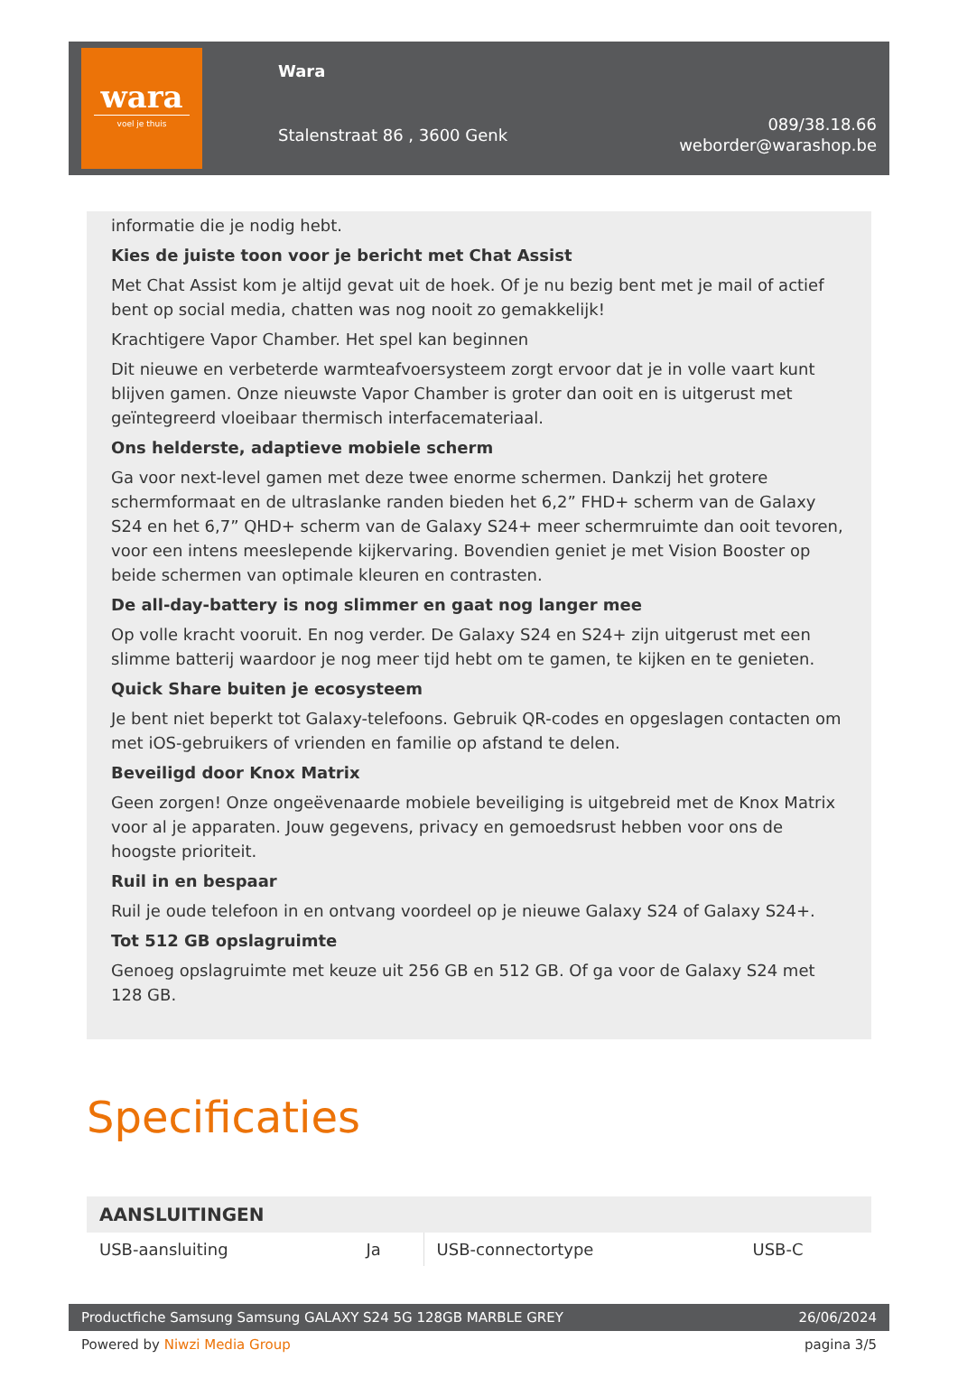wara
voel je thuis
Wara
Stalenstraat 86 , 3600 Genk
089/38.18.66
weborder@warashop.be
informatie die je nodig hebt.
Kies de juiste toon voor je bericht met Chat Assist
Met Chat Assist kom je altijd gevat uit de hoek. Of je nu bezig bent met je mail of actief bent op social media, chatten was nog nooit zo gemakkelijk!
Krachtigere Vapor Chamber. Het spel kan beginnen
Dit nieuwe en verbeterde warmteafvoersysteem zorgt ervoor dat je in volle vaart kunt blijven gamen. Onze nieuwste Vapor Chamber is groter dan ooit en is uitgerust met geïntegreerd vloeibaar thermisch interfacemateriaal.
Ons helderste, adaptieve mobiele scherm
Ga voor next-level gamen met deze twee enorme schermen. Dankzij het grotere schermformaat en de ultraslanke randen bieden het 6,2” FHD+ scherm van de Galaxy S24 en het 6,7” QHD+ scherm van de Galaxy S24+ meer schermruimte dan ooit tevoren, voor een intens meeslepende kijkervaring. Bovendien geniet je met Vision Booster op beide schermen van optimale kleuren en contrasten.
De all-day-battery is nog slimmer en gaat nog langer mee
Op volle kracht vooruit. En nog verder. De Galaxy S24 en S24+ zijn uitgerust met een slimme batterij waardoor je nog meer tijd hebt om te gamen, te kijken en te genieten.
Quick Share buiten je ecosysteem
Je bent niet beperkt tot Galaxy-telefoons. Gebruik QR-codes en opgeslagen contacten om met iOS-gebruikers of vrienden en familie op afstand te delen.
Beveiligd door Knox Matrix
Geen zorgen! Onze ongeëvenaarde mobiele beveiliging is uitgebreid met de Knox Matrix voor al je apparaten. Jouw gegevens, privacy en gemoedsrust hebben voor ons de hoogste prioriteit.
Ruil in en bespaar
Ruil je oude telefoon in en ontvang voordeel op je nieuwe Galaxy S24 of Galaxy S24+.
Tot 512 GB opslagruimte
Genoeg opslagruimte met keuze uit 256 GB en 512 GB. Of ga voor de Galaxy S24 met 128 GB.
Specificaties
| AANSLUITINGEN | | | |
| --- | --- | --- | --- |
| USB-aansluiting | Ja | USB-connectortype | USB-C |
Productfiche Samsung Samsung GALAXY S24 5G 128GB MARBLE GREY 26/06/2024
Powered by Niwzi Media Group pagina 3/5